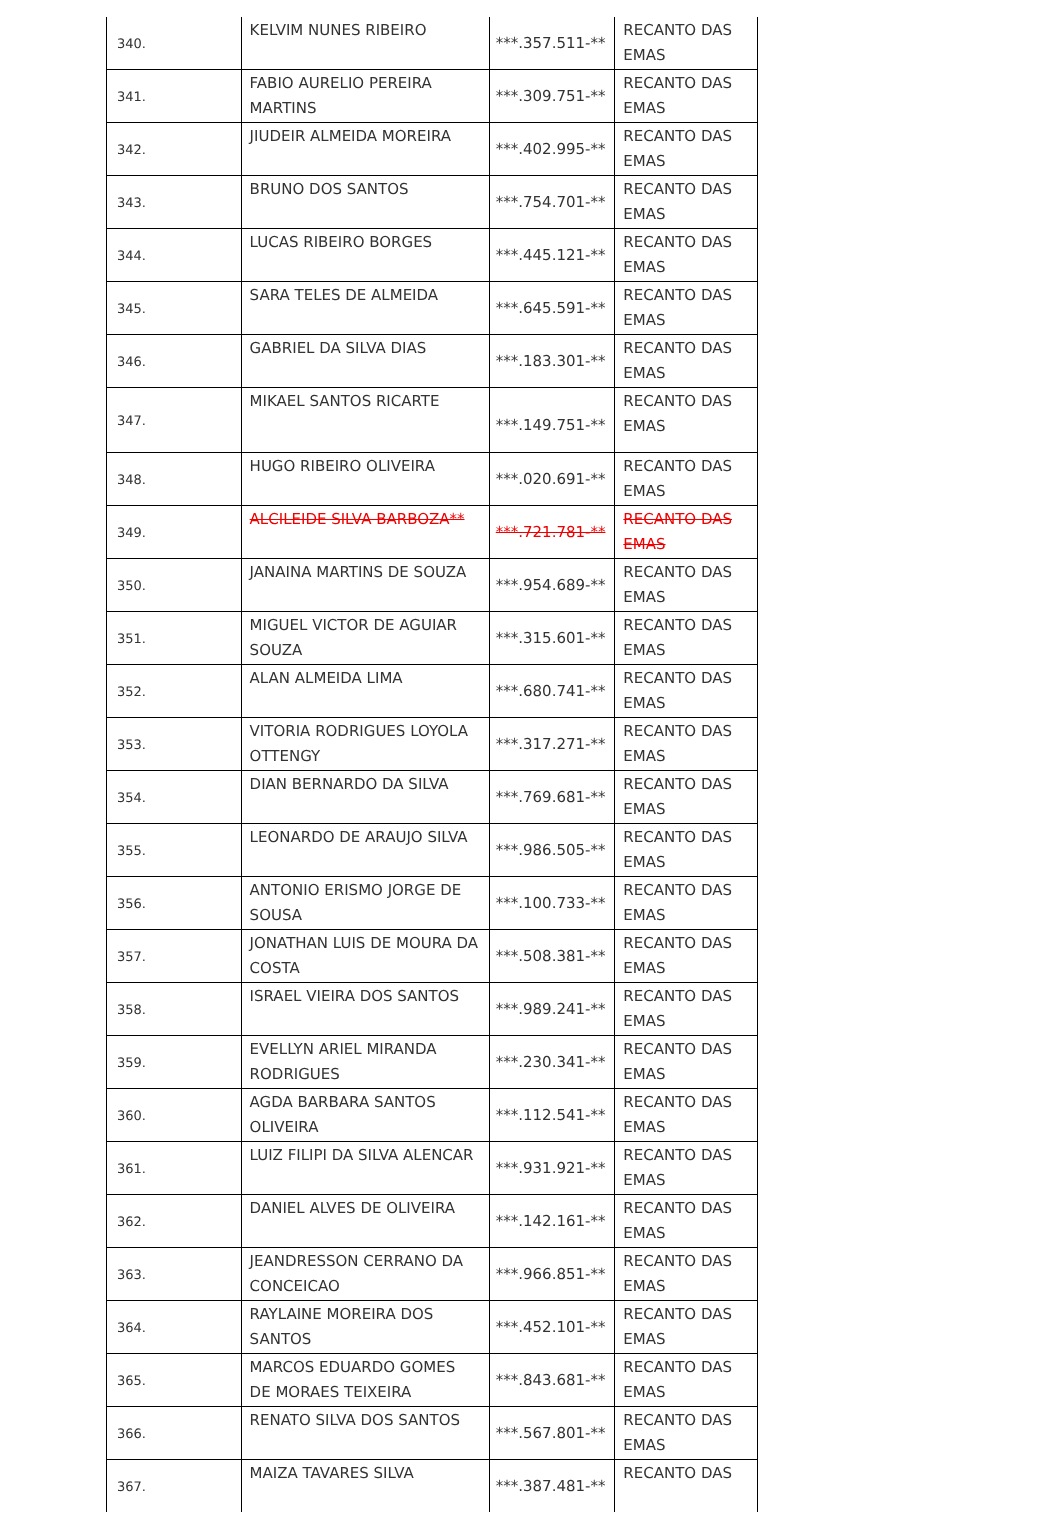| 340. | KELVIM NUNES RIBEIRO | ***.357.511-** | RECANTO DAS EMAS |
| 341. | FABIO AURELIO PEREIRA MARTINS | ***.309.751-** | RECANTO DAS EMAS |
| 342. | JIUDEIR ALMEIDA MOREIRA | ***.402.995-** | RECANTO DAS EMAS |
| 343. | BRUNO DOS SANTOS | ***.754.701-** | RECANTO DAS EMAS |
| 344. | LUCAS RIBEIRO BORGES | ***.445.121-** | RECANTO DAS EMAS |
| 345. | SARA TELES DE ALMEIDA | ***.645.591-** | RECANTO DAS EMAS |
| 346. | GABRIEL DA SILVA DIAS | ***.183.301-** | RECANTO DAS EMAS |
| 347. | MIKAEL SANTOS RICARTE | ***.149.751-** | RECANTO DAS EMAS |
| 348. | HUGO RIBEIRO OLIVEIRA | ***.020.691-** | RECANTO DAS EMAS |
| 349. | ALCILEIDE SILVA BARBOZA** | ***.721.781-** | RECANTO DAS EMAS |
| 350. | JANAINA MARTINS DE SOUZA | ***.954.689-** | RECANTO DAS EMAS |
| 351. | MIGUEL VICTOR DE AGUIAR SOUZA | ***.315.601-** | RECANTO DAS EMAS |
| 352. | ALAN ALMEIDA LIMA | ***.680.741-** | RECANTO DAS EMAS |
| 353. | VITORIA RODRIGUES LOYOLA OTTENGY | ***.317.271-** | RECANTO DAS EMAS |
| 354. | DIAN BERNARDO DA SILVA | ***.769.681-** | RECANTO DAS EMAS |
| 355. | LEONARDO DE ARAUJO SILVA | ***.986.505-** | RECANTO DAS EMAS |
| 356. | ANTONIO ERISMO JORGE DE SOUSA | ***.100.733-** | RECANTO DAS EMAS |
| 357. | JONATHAN LUIS DE MOURA DA COSTA | ***.508.381-** | RECANTO DAS EMAS |
| 358. | ISRAEL VIEIRA DOS SANTOS | ***.989.241-** | RECANTO DAS EMAS |
| 359. | EVELLYN ARIEL MIRANDA RODRIGUES | ***.230.341-** | RECANTO DAS EMAS |
| 360. | AGDA BARBARA SANTOS OLIVEIRA | ***.112.541-** | RECANTO DAS EMAS |
| 361. | LUIZ FILIPI DA SILVA ALENCAR | ***.931.921-** | RECANTO DAS EMAS |
| 362. | DANIEL ALVES DE OLIVEIRA | ***.142.161-** | RECANTO DAS EMAS |
| 363. | JEANDRESSON CERRANO DA CONCEICAO | ***.966.851-** | RECANTO DAS EMAS |
| 364. | RAYLAINE MOREIRA DOS SANTOS | ***.452.101-** | RECANTO DAS EMAS |
| 365. | MARCOS EDUARDO GOMES DE MORAES TEIXEIRA | ***.843.681-** | RECANTO DAS EMAS |
| 366. | RENATO SILVA DOS SANTOS | ***.567.801-** | RECANTO DAS EMAS |
| 367. | MAIZA TAVARES SILVA | ***.387.481-** | RECANTO DAS |